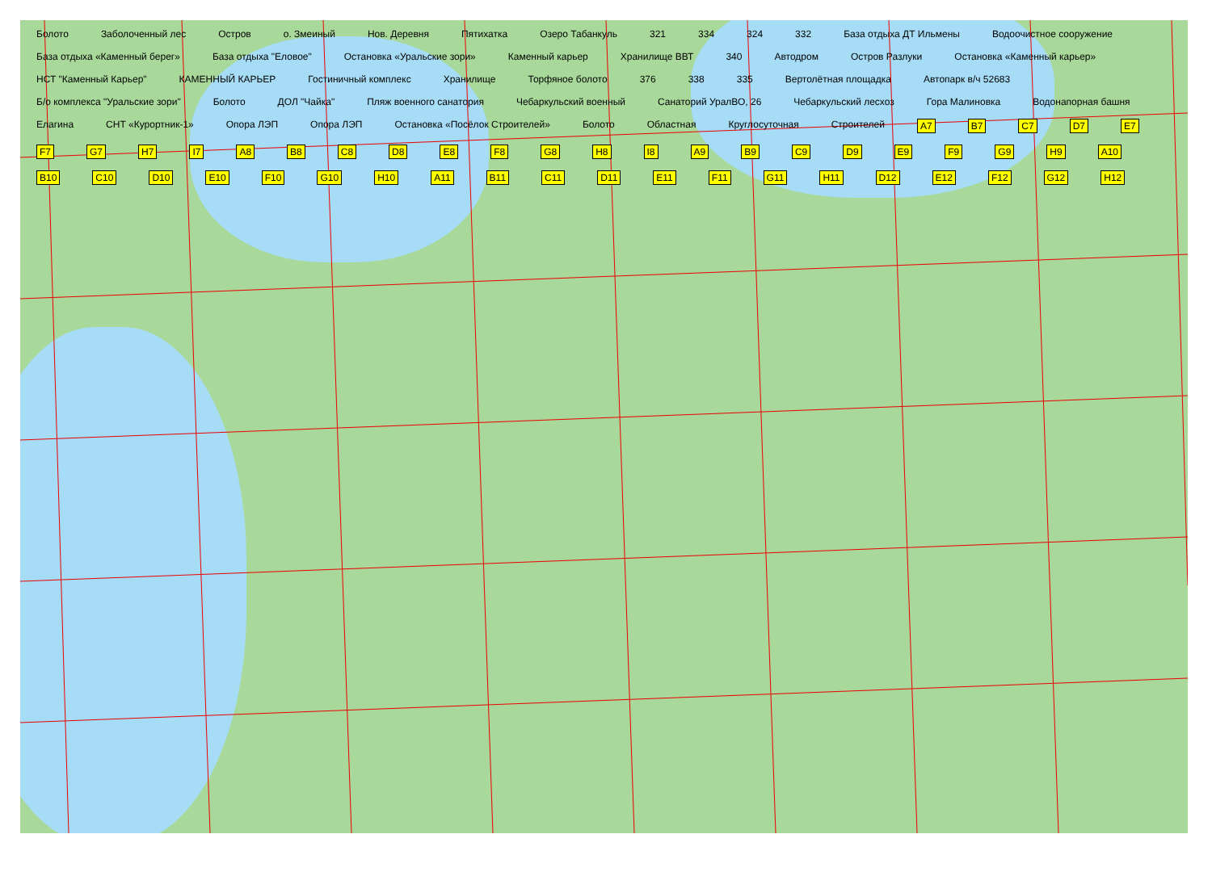Болото Заболоченный лес Остров о. Змеиный Нов. Деревня Пятихатка Озеро Табанкуль 321 334 324 332 База отдыха ДТ Ильмены Водоочистное сооружение База отдыха «Каменный берег» База отдыха "Еловое" Остановка «Уральские зори» Каменный карьер Хранилище ВВТ 340 Автодром Остров Разлуки Остановка «Каменный карьер» НСТ "Каменный Карьер" КАМЕННЫЙ КАРЬЕР Гостиничный комплекс Хранилище Торфяное болото 376 338 335 Вертолётная площадка Автопарк в/ч 52683 Б/о комплекса "Уральские зори" Болото ДОЛ "Чайка" Пляж военного санатория Чебаркульский военный Санаторий УралВО, 26 Чебаркульский лесхоз Гора Малиновка Водонапорная башня Елагина СНТ «Курортник-1» Опора ЛЭП Опора ЛЭП Остановка «Посёлок Строителей» Болото Областная Круглосуточная Строителей A7 B7 C7 D7 E7 F7 G7 H7 I7 A8 B8 C8 D8 E8 F8 G8 H8 I8 A9 B9 C9 D9 E9 F9 G9 H9 A10 B10 C10 D10 E10 F10 G10 H10 A11 B11 C11 D11 E11 F11 G11 H11 D12 E12 F12 G12 H12